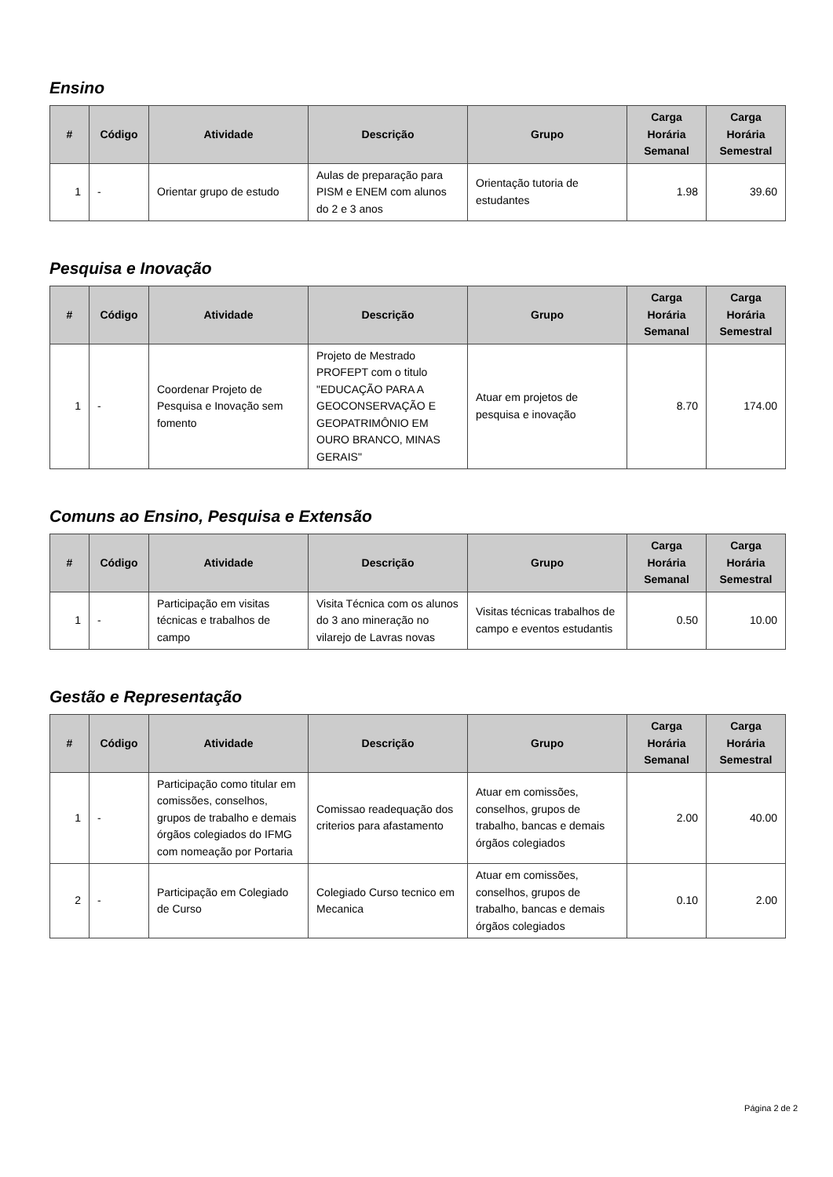Ensino
| # | Código | Atividade | Descrição | Grupo | Carga Horária Semanal | Carga Horária Semestral |
| --- | --- | --- | --- | --- | --- | --- |
| 1 | - | Orientar grupo de estudo | Aulas de preparação para PISM e ENEM com alunos do 2 e 3 anos | Orientação tutoria de estudantes | 1.98 | 39.60 |
Pesquisa e Inovação
| # | Código | Atividade | Descrição | Grupo | Carga Horária Semanal | Carga Horária Semestral |
| --- | --- | --- | --- | --- | --- | --- |
| 1 | - | Coordenar Projeto de Pesquisa e Inovação sem fomento | Projeto de Mestrado PROFEPT com o titulo "EDUCAÇÃO PARA A GEOCONSERVAÇÃO E GEOPATRIMÔNIO EM OURO BRANCO, MINAS GERAIS" | Atuar em projetos de pesquisa e inovação | 8.70 | 174.00 |
Comuns ao Ensino, Pesquisa e Extensão
| # | Código | Atividade | Descrição | Grupo | Carga Horária Semanal | Carga Horária Semestral |
| --- | --- | --- | --- | --- | --- | --- |
| 1 | - | Participação em visitas técnicas e trabalhos de campo | Visita Técnica com os alunos do 3 ano mineração no vilarejo de Lavras novas | Visitas técnicas trabalhos de campo e eventos estudantis | 0.50 | 10.00 |
Gestão e Representação
| # | Código | Atividade | Descrição | Grupo | Carga Horária Semanal | Carga Horária Semestral |
| --- | --- | --- | --- | --- | --- | --- |
| 1 | - | Participação como titular em comissões, conselhos, grupos de trabalho e demais órgãos colegiados do IFMG com nomeação por Portaria | Comissao readequação dos criterios para afastamento | Atuar em comissões, conselhos, grupos de trabalho, bancas e demais órgãos colegiados | 2.00 | 40.00 |
| 2 | - | Participação em Colegiado de Curso | Colegiado Curso tecnico em Mecanica | Atuar em comissões, conselhos, grupos de trabalho, bancas e demais órgãos colegiados | 0.10 | 2.00 |
Página 2 de 2